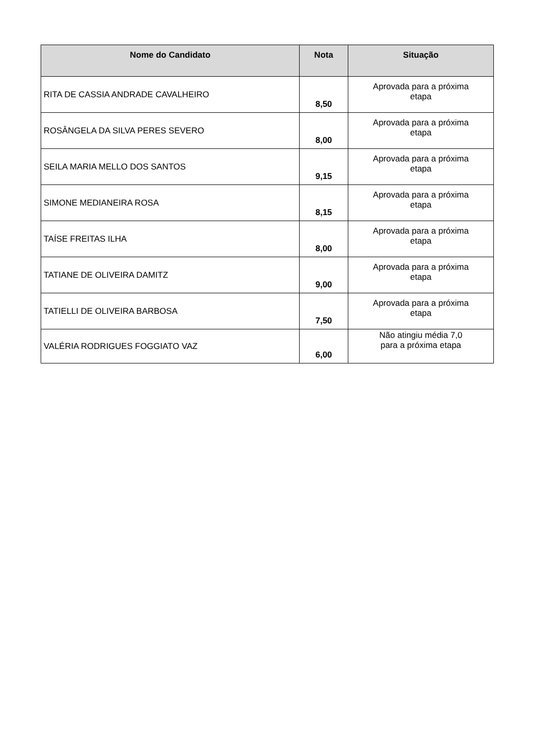| Nome do Candidato | Nota | Situação |
| --- | --- | --- |
| RITA DE CASSIA ANDRADE CAVALHEIRO | 8,50 | Aprovada para a próxima etapa |
| ROSÂNGELA DA SILVA PERES SEVERO | 8,00 | Aprovada para a próxima etapa |
| SEILA MARIA MELLO DOS SANTOS | 9,15 | Aprovada para a próxima etapa |
| SIMONE MEDIANEIRA ROSA | 8,15 | Aprovada para a próxima etapa |
| TAÍSE FREITAS ILHA | 8,00 | Aprovada para a próxima etapa |
| TATIANE DE OLIVEIRA DAMITZ | 9,00 | Aprovada para a próxima etapa |
| TATIELLI DE OLIVEIRA BARBOSA | 7,50 | Aprovada para a próxima etapa |
| VALÉRIA RODRIGUES FOGGIATO VAZ | 6,00 | Não atingiu média 7,0 para a próxima etapa |